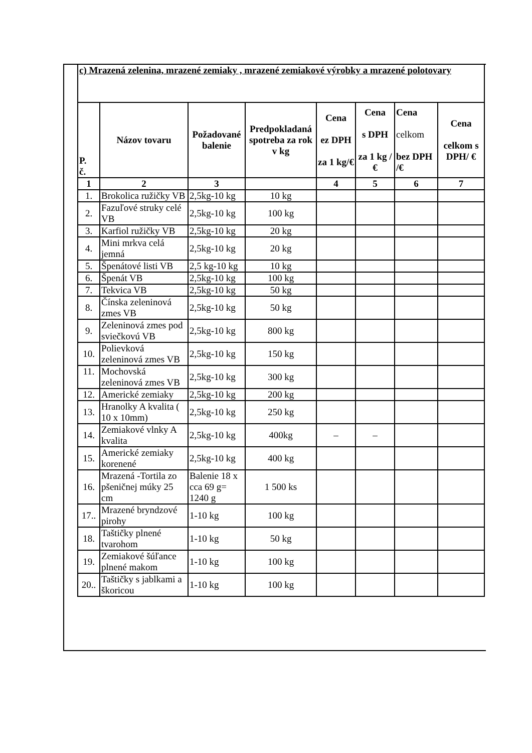| c) Mrazená zelenina, mrazené zemiaky , mrazené zemiakové výrobky a mrazené polotovary | | | | | | | |
| P. č. | Názov tovaru | Požadované balenie | Predpokladaná spotreba za rok v kg | Cena ez DPH za 1 kg/€ | Cena s DPH za 1 kg / € | Cena celkom bez DPH /€ | Cena celkom s DPH/ € |
| 1 | 2 | 3 | | 4 | 5 | 6 | 7 |
| 1. | Brokolica ružičky VB | 2,5kg-10 kg | 10 kg | | | | |
| 2. | Fazuľové struky celé VB | 2,5kg-10 kg | 100 kg | | | | |
| 3. | Karfiol ružičky VB | 2,5kg-10 kg | 20 kg | | | | |
| 4. | Mini mrkva celá jemná | 2,5kg-10 kg | 20 kg | | | | |
| 5. | Špenátové listi VB | 2,5 kg-10 kg | 10 kg | | | | |
| 6. | Špenát VB | 2,5kg-10 kg | 100 kg | | | | |
| 7. | Tekvica VB | 2,5kg-10 kg | 50 kg | | | | |
| 8. | Čínska zeleninová zmes VB | 2,5kg-10 kg | 50 kg | | | | |
| 9. | Zeleninová zmes pod sviečkovú VB | 2,5kg-10 kg | 800 kg | | | | |
| 10. | Polievková zeleninová zmes VB | 2,5kg-10 kg | 150 kg | | | | |
| 11. | Mochovská zeleninová zmes VB | 2,5kg-10 kg | 300 kg | | | | |
| 12. | Americké zemiaky | 2,5kg-10 kg | 200 kg | | | | |
| 13. | Hranolky A kvalita ( 10 x 10mm) | 2,5kg-10 kg | 250 kg | | | | |
| 14. | Zemiakové vlnky A kvalita | 2,5kg-10 kg | 400kg | – | – | | |
| 15. | Americké zemiaky korenené | 2,5kg-10 kg | 400 kg | | | | |
| 16. | Mrazená -Tortila zo pšeničnej múky 25 cm | Balenie 18 x cca 69 g= 1240 g | 1 500 ks | | | | |
| 17.. | Mrazené bryndzové pirohy | 1-10 kg | 100 kg | | | | |
| 18. | Taštičky plnené tvarohom | 1-10 kg | 50 kg | | | | |
| 19. | Zemiakové šúľance plnené makom | 1-10 kg | 100 kg | | | | |
| 20.. | Taštičky s jablkami a škoricou | 1-10 kg | 100 kg | | | | |